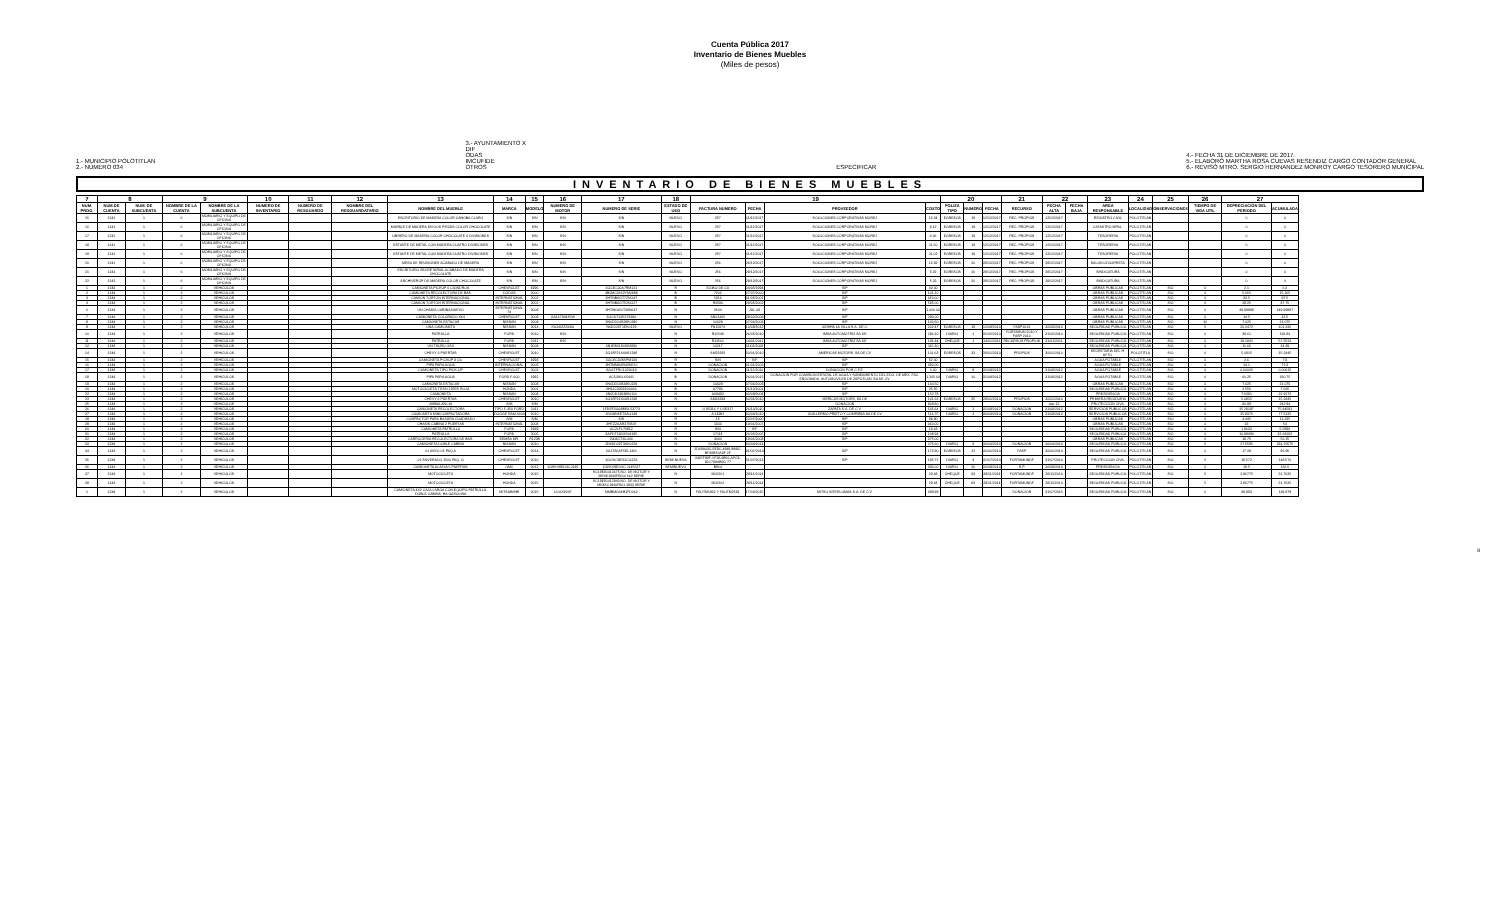Cuenta Pública 2017
Inventario de Bienes Muebles
(Miles de pesos)
1.- MUNICIPIO POLOTITLAN
2.- NÚMERO 034
3.- AYUNTAMIENTO X
DIF
ODAS
IMCUFIDE
OTROS
ESPECIFICAR
4.- FECHA 31 DE DICIEMBRE DE 2017.
5.- ELABORÓ MARTHA ROSA CUEVAS RESENDIZ CARGO CONTADOR GENERAL
6.- REVISÓ MTRO. SERGIO HERNANDEZ MONROY CARGO TESORERO MUNICIPAL
INVENTARIO DE BIENES MUEBLES
| 7 | 8 | | 9 | | 10 | 11 | 12 | 13 | 14 | 15 | 16 | 17 | 18 | 19 | | | | 20 | | | 21 | 22 | | 23 | 24 | 25 | 26 | 27 | |
| --- | --- | --- | --- | --- | --- | --- | --- | --- | --- | --- | --- | --- | --- | --- | --- | --- | --- | --- | --- | --- | --- | --- | --- | --- | --- | --- | --- | --- | --- |
| NUM. PROG. | NUM.DE CUENTA | NUM. DE SUBCUENTA | NOMBRE DE LA CUENTA | NOMBRE DE LA SUBCUENTA | NUMERO DE INVENTARIO | NUMERO DE RESGUARDO | NOMBRE DEL RESGUARDATARIO | NOMBRE DEL MUEBLE | MARCA | MODELO | NUMERO DE MOTOR | NUMERO DE SERIE | ESTADO DE USO | FACTURA NUMERO | FECHA | PROVEEDOR | COSTO | POLIZA TIPO | NUMERO | FECHA | RECURSO | FECHA ALTA | FECHA BAJA | AREA RESPONSABLE | LOCALIDAD | OBSERVACIONES | TIEMPO DE VIDA UTIL | DEPRECIACIÓN DEL PERIODO | ACUMULADA |
| 15 | 1241 | 1 | 6 | MOBILIARIO Y EQUIPO DE OFICINA | | | | ESCRITORIO DE MADERA COLOR CAHOBA CLARO | S/N | S/N | S/N | S/N | NUEVO | 257 | 11/12/2017 | SOLUCIONES CORPORATIVAS MOREJ | 13.34 | EGRESOS | 19 | 12/12/2017 | REC. PROPIOS | 12/12/2017 | | REGISTRO CIVIL | POLOTITLAN | | | 0 | 0 |
| 16 | 1241 | 1 | 6 | MOBILIARIO Y EQUIPO DE OFICINA | | | | MUEBLE DE MADERA EN DOS PIEZAS COLOR CHOCOLATE | S/N | S/N | S/N | S/N | NUEVO | 257 | 11/12/2017 | SOLUCIONES CORPORATIVAS MOREJ | 8.12 | EGRESOS | 19 | 12/12/2017 | REC. PROPIOS | 12/12/2017 | | CATASTRO MPAL. | POLOTITLAN | | | 0 | 0 |
| 17 | 1241 | 1 | 6 | MOBILIARIO Y EQUIPO DE OFICINA | | | | LIBRERO DE MADERA COLOR CHOCOLATE 4 DIVISIONES | S/N | S/N | S/N | S/N | NUEVO | 257 | 11/12/2017 | SOLUCIONES CORPORATIVAS MOREJ | 4.06 | EGRESOS | 19 | 12/12/2017 | REC. PROPIOS | 12/12/2017 | | TESORERIA | POLOTITLAN | | | 0 | 0 |
| 18 | 1241 | 1 | 6 | MOBILIARIO Y EQUIPO DE OFICINA | | | | ESTANTE DE METAL CON MADERA CUATRO DIVISIONES | S/N | S/N | S/N | S/N | NUEVO | 257 | 11/12/2017 | SOLUCIONES CORPORATIVAS MOREJ | 11.60 | EGRESOS | 19 | 12/12/2017 | REC. PROPIOS | 12/12/2017 | | TESORERIA | POLOTITLAN | | | 0 | 0 |
| 19 | 1241 | 1 | 6 | MOBILIARIO Y EQUIPO DE OFICINA | | | | ESTANTE DE METAL CON MADERA CUATRO DIVISIONES | S/N | S/N | S/N | S/N | NUEVO | 257 | 11/12/2017 | SOLUCIONES CORPORATIVAS MOREJ | 11.02 | EGRESOS | 19 | 12/12/2017 | REC. PROPIOS | 12/12/2017 | | TESORERIA | POLOTITLAN | | | 0 | 0 |
| 20 | 1241 | 1 | 6 | MOBILIARIO Y EQUIPO DE OFICINA | | | | MESA DE REUNIONES ACABADO DE MADERA | S/N | S/N | S/N | S/N | NUEVO | 256 | 28/12/2017 | SOLUCIONES CORPORATIVAS MOREJ | 13.92 | EGRESOS | 20 | 28/12/2017 | REC. PROPIOS | 28/12/2017 | | SALON LEGORRETA | POLOTITLAN | | | 0 | 0 |
| 21 | 1241 | 1 | 6 | MOBILIARIO Y EQUIPO DE OFICINA | | | | ESCRITORIO SECRETARIAL ACABADO DE MADERA CHOCOLATE | S/N | S/N | S/N | S/N | NUEVO | 256 | 28/12/2017 | SOLUCIONES CORPORATIVAS MOREJ | 5.22 | EGRESOS | 20 | 28/12/2017 | REC. PROPIOS | 28/12/2017 | | SINDICATURA | POLOTITLAN | | | 0 | 0 |
| 22 | 1241 | 1 | 6 | MOBILIARIO Y EQUIPO DE OFICINA | | | | ARCHIVEROP DE MADERA COLOR CHOCOLATE | S/N | S/N | S/N | S/N | NUEVO | 256 | 28/12/2017 | SOLUCIONES CORPORATIVAS MOREJ | 5.22 | EGRESOS | 20 | 28/12/2017 | REC. PROPIOS | 28/12/2017 | | SINDICATURA | POLOTITLAN | | | 0 | 0 |
| 1 | 1244 | 1 | 2 | VEHICULOS | | | | CAMIONETA PICKUP 6 CILINDROS | CHEVROLET | 1995 | | 3GCEC20A7RM121 | R | ECIBO DE CA | 04/05/1994 | S/P | 42.00 | | | | | | | OBRAS PUBLICAS | POLOTITLAN | S/O | 0 | 2.1 | 6.3 |
| 2 | 1244 | 1 | 2 | VEHICULOS | | | | CAMIONETA RECOLECTORA DE BAS. | DODGE | 2000 | | 3B6MC3652YM2888 | B | 7202 | 27/07/2000 | S/P | 101.10 | | | | | | | OBRAS PUBLICAS | POLOTITLAN | S/O | 0 | 5.055 | 15.165 |
| 3 | 1244 | 1 | 2 | VEHICULOS | | | | CAMION TORTON INTERNACIONAL | INTERNATIONAL | 2002 | | 3HTNBADT72NO47 | B | 1316 | 31/05/2001 | S/P | 650.00 | | | | | | | OBRAS PUBLICAS | POLOTITLAN | S/O | 0 | 32.5 | 97.5 |
| 4 | 1244 | 1 | 2 | VEHICULOS | | | | CAMION TORTON INTERNACIONAL | INTERNATIONAL | 2002 | | 3HTNBADT52NO27 | B | R0590 | 29/05/2002 | S/P | 585.00 | | | | | | | OBRAS PUBLICAS | POLOTITLAN | S/O | 0 | 29.25 | 87.75 |
| 6 | 1244 | 1 | 2 | VEHICULOS | | | | UN CHASIS CABINA NUEVO | INTERNATIONAL 74 | 2008 | | 3HTWGADT38N647 | N | 3534 | JUL-08 | S/P | 1,000.00 | | | | | | | OBRAS PUBLICAS | POLOTITLAN | S/O | 0 | 49.99999 | 149.99997 |
| 7 | 1244 | 1 | 2 | VEHICULOS | | | | CAMIONETA COLORADO 4X4 | CHEVROLET | 2008 | GA16794435W | 3GCDT13E278180 | N | AN02405 | 28/02/2008 | S/P | 290.00 | | | | | | | OBRAS PUBLICAS | POLOTITLAN | S/O | 0 | 14.5 | 43.5 |
| 8 | 1244 | 1 | 2 | VEHICULOS | | | | CAMIONETA ESTACAS | NISSAN | 2008 | | 3N6DD14S28K0296 | N | 10428 | 07/06/2008 | S/P | 140.50 | | | | | | | OBRAS PUBLICAS | POLOTITLAN | S/O | 10 | 7.025 | 21.075 |
| 9 | 1244 | 1 | 2 | VEHICULOS | | | | UNA CAMIONETA | NISSAN | 2014 | KA24655568A | N6DD23T1EK0129 | NUEVO | FN11974 | 10/09/2012 | GEISHA LA VILLA S.A. DE C. | 202.47 | EGRESOS | 19 | 12/09/2013 | FASP2013 | 30/09/2013 | | SEGURIDAD PUBLICA | POLOTITLAN | S/O | 5 | 20.2472 | 101.236 |
| 10 | 1244 | 1 | 2 | VEHICULOS | | | | PATRULLA | FORD | 2010 | S/N | | N | R11548 | 26/05/2010 | IMSA AUTOMOTRIZ SA DE | 286.10 | DIARIO | 1 | 31/05/2010 | FORTAMUN 2010 Y FASP 2010 | 31/05/2010 | | SEGURIDAD PUBLICA | POLOTITLAN | S/O | 0 | 39.61 | 118.83 |
| 11 | 1244 | 1 | 2 | VEHICULOS | | | | PATRULLA | FORD | 2011 | S/N | | N | R12561 | 14/01/2011 | IMSA AUTOMOTRIZ SA DE | 191.84 | CHEQUE | 1 | 14/01/2011 | RECURSOS PROPIOS | 31/01/2011 | | SEGURIDAD PUBLICA | POLOTITLAN | S/O | 0 | 19.1841 | 57.5523 |
| 12 | 1244 | 1 | 2 | VEHICULOS | | | | UN TSURU GSII | NISSAN | 2008 | | 3N1EB31S08K3880 | N | 10217 | 11/03/2008 | S/P | 116.30 | | | | | | | SEGURIDAD PUBLICA | POLOTITLAN | S/O | 0 | 11.63 | 34.89 |
| 14 | 1244 | 1 | 2 | VEHICULOS | | | | CHEVY 3 PUERTAS | CHEVROLET | 2010 | | 3G1SF21X4AS1248 | N | AM23382 | 30/01/2010 | AMERICAS MOTORS, SA DE CV | 101.63 | EGRESOS | 33 | 28/01/2010 | PROPIOS | 30/01/2010 | | SECRETARIA DEL H. AYTO. | POLOTITLA | S/O | 0 | 5.0815 | 15.2445 |
| 15 | 1244 | 1 | 2 | VEHICULOS | | | | CAMIONETA PICKUP 8 CIL | CHEVROLET | 1993 | | 3GCEC30K5PM134 | R | S/N | S/F | S/P | 52.00 | | | | | | | AGUA POTABLE | POLOTITLAN | S/O | 0 | 2.6 | 7.8 |
| 16 | 1244 | 1 | 2 | VEHICULOS | | | | PIPA PARA AGUA | INTERNACIONAL | 2003 | | 3HTMMAAR43N570 | B | DONACION | 31/01/2003 | S/P | 482.00 | | | | | | | AGUA POTABLE | POLOTITLAN | S/O | 0 | 24.1 | 72.3 |
| 17 | 1244 | 1 | 2 | VEHICULOS | | | | CAMIONETA TIPO PICK-UP | CHEVROLET | 2002 | | 8GGTFRC132A113 | B | DONACION | 11/12/2010 | DONACION POR C.F.E. | 0.00 | DIARIO | 9 | 31/08/2012 | | 31/08/2012 | | AGUA POTABLE | POLOTITLAN | S/O | 0 | 0.00005 | 0.00015 |
| 18 | 1244 | 1 | 2 | VEHICULOS | | | | PIPA PARA AGUA | FORD F-600 | 1982 | | AC5JMU-65441 | B | DONACION | 26/01/2012 | DONACION POR COMISION ESTATAL DE AGUA Y SANEAMIENTO DEL EDO. DE MEX. FAC. ENDOSADA, AUTOMOVILES DE ZAPOTLAN, SA DE CV. | 1,205.00 | DIARIO | 10 | 31/08/2012 | | 31/08/2012 | | AGUA POTABLE | POLOTITLAN | S/O | 0 | 60.25 | 180.75 |
| 19 | 1244 | 1 | 2 | VEHICULOS | | | | CAMIONETA ESTACAS | NISSAN | 2008 | | 3N6DD14S28K0229 | N | 10429 | 07/06/2008 | S/P | 140.50 | | | | | | | OBRAS PUBLICAS | POLOTITLAN | S/O | 0 | 7.025 | 21.075 |
| 20 | 1244 | 1 | 2 | VEHICULOS | | | | MOTOCICLETA TITAN 125ES ROJA | HONDA | 2001 | | 3H1JC30591D0000 | B | A7796 | 26/12/2001 | S/P | 25.55 | | | | | | | SEGURIDAD PUBLICA | POLOTITLAN | S/O | 0 | 2.555 | 7.665 |
| 22 | 1244 | 1 | 2 | VEHICULOS | | | | CAMIONETA | NISSAN | 2008 | | 3N6DD13848K0116 | N | A09482 | 03/09/2008 | S/P | 152.78 | | | | | | | PRESIDENCIA | POLOTITLAN | S/O | 0 | 7.6391 | 22.9173 |
| 23 | 1244 | 1 | 2 | VEHICULOS | | | | CHEVY 3 PUERTAS | CHEVROLET | 2010 | | 3G1SF21X0AS1248 | N | AM23383 | 30/01/2010 | MERICAS MOTORS, SA DE | 101.63 | EGRESOS | 35 | 28/01/2010 | PROPIOS | 30/01/2010 | | PRIMERA REGIDURIA | POLOTITLAN | S/O | 0 | 5.0815 | 15.2445 |
| 25 | 1244 | 1 | 2 | VEHICULOS | | | | AMBULANCIA | S/M | S/M | | | | | | DONACION | 809.80 | | | | | sep-12 | | PROTECCION CIVIL | POLOTITLAN | S/O | 0 | 80.98 | 242.94 |
| 26 | 1244 | 1 | 2 | VEHICULOS | | | | CAMIONETA RECOLECTORA | TIPO F-350 FORD | 2011 | | 1FDEF3G68BEA 53773 | N | U 95316 Y U 95317 | 26/10/2010 | ZAPATA S.A. DE C.V. | 505.64 | DIARIO | 1 | 31/08/2012 | DONACION | 31/08/2012 | | SERVICIOS PUBLICOS | POLOTITLAN | S/O | 0 | 25.28197 | 75.84591 |
| 27 | 1244 | 1 | 2 | VEHICULOS | | | | CAMIONETA MINICOMPACTADORA | DOGGE RAM 4000 | 2010 | | 3D6WN5ET3AG149 | N | A 14982 | 30/04/2010 | GUILLERMO PRIETO Y COMPAÑIA SA DE CV | 516.75 | DIARIO | 2 | 30/04/2010 | DONACION | 31/08/2012 | | SERVICIOS PUBLICOS | POLOTITLAN | S/O | 0 | 25.8375 | 77.5125 |
| 28 | 1244 | 1 | 2 | VEHICULOS | | | | COMPACTOR PARA BASURA CUADRADO | S/M | S/M | | S/S | R | 15 | 22/07/2000 | S/P | 88.90 | | | | | | | OBRAS PUBLICAS | POLOTITLAN | S/O | 0 | 4.445 | 13.335 |
| 29 | 1244 | 1 | 2 | VEHICULOS | | | | CHASIS CABINA 2 PUERTAS | INTERNATIONAL | 2008 | | 3HTZZAAR27N547 | R | 1303 | 19/01/2007 | S/P | 360.00 | | | | | | | OBRAS PUBLICAS | POLOTITLAN | S/O | 0 | 18 | 54 |
| 30 | 1244 | 1 | 2 | VEHICULOS | | | | CAMIONETA PATRULLA | FORD | 1989 | | AC2LFL74812 | R | S/N | S/F | S/P | 18.63 | | | | | | | SEGURIDAD PUBLICA | POLOTITLAN | S/O | 0 | 1.8633 | 5.5899 |
| 31 | 1244 | 1 | 2 | VEHICULOS | | | | PATRULLA | FORD | 2005 | | 8AFDT50DX564195 | N | 17114 | 26/05/2005 | S/P | 108.94 | | | | | | | SEGURIDAD PUBLICA | POLOTITLAN | S/O | 0 | 10.89394 | 32.68182 |
| 32 | 1244 | 1 | 2 | VEHICULOS | | | | CARROCERIA RECOLECTORA DE BAS. | SEMSA MR. | R120B | | 2008CT20-006 | N | 3444 | 19/01/2008 | S/P | 375.00 | | | | | | | OBRAS PUBLICAS | POLOTITLAN | S/O | 0 | 18.75 | 56.25 |
| 33 | 1244 | 1 | 2 | VEHICULOS | | | | CAMIONETA DOBLE CABINA | NISSAN | 2010 | | 3N6DD23T3AK0234 | N | DONACION | 30/04/2014 | | 275.60 | DIARIO | 3 | 30/04/2014 | DONACION | 30/04/2014 | | SEGURIDAD PUBLICA | POLOTITLAN | S/O | 5 | 27.5595 | 234.25575 |
| 34 | 1244 | 1 | 2 | VEHICULOS | | | | 01 AVEO LS PAQ A | CHEVROLET | 2014 | | 3G1TA5AF5EL1401 | N | 2D69A03C-5E9C-4849-B88C-BF38B76A9F 2F | 31/06*2014 | S/P | 173.90 | EGRESOS | 22 | 30/06/2014 | FASP | 30/06/2014 | | SEGURIDAD PUBLICA | POLOTITLAN | S/O | 0 | 17.39 | 86.95 |
| 35 | 1244 | 1 | 2 | VEHICULOS | | | | 01 SILVERADO 1500 PAQ. G | CHEVROLET | 2010 | | 3GCNC9EX2CG233 | SEMI-NUEVA | 3487F99F-1F28-4B56-AFC8-82C799AB9D 77 | 31/07/2014 | S/P | 185.72 | DIARIO | 4 | 31/07/2014 | FORTAMUNDF | 31/07/2014 | | PROTECCION CIVIL | POLOTITLAN | S/O | 5 | 18.572 | 148.576 |
| 36 | 1244 | 1 | 2 | VEHICULOS | | | | CAMIONETA ACADIA 5 PUERTAS | GMC | 2012 | 1GKKV9EDXCJ145 | 1GKKV9EDXC J145527 | SEMINUEVO | B864 | | | 390.00 | DIARIO | 20 | 30/09/2014 | R.P. | 30/09/2014 | | PRESIDENCIA | POLOTITLAN | S/O | 0 | 19.5 | 136.5 |
| 37 | 1244 | 1 | 2 | VEHICULOS | | | | MOTOCICLETA | HONDA | 2015 | | KC19E81010675 NO. DE MOTOR Y ME4K1943F8010 662 SERIE | N | M02261 | 28/11/2014 | | 29.68 | CHEQUE | 83 | 28/11/2014 | FORTAMUNDF | 28/11/2014 | | SEGURIDAD PUBLICA | POLOTITLAN | S/O | 5 | 2.96775 | 21.7635 |
| 38 | 1244 | 1 | 2 | VEHICULOS | | | | MOTOCICLETA | HONDA | 2015 | | KC19E81012943 NO. DE MOTOR Y ME4KC1940F801 2933 SERIE | N | M02262 | 28/11/2014 | | 29.68 | CHEQUE | 83 | 28/11/2014 | FORTAMUNDF | 28/11/2014 | | SEGURIDAD PUBLICA | POLOTITLAN | S/O | 5 | 2.96775 | 21.7635 |
| 1 | 1244 | 1 | 2 | VEHICULOS | | | | CAMIONETA 4X2 CAJA LARGA CON EQUIPO PATRULLA, DOBLE CABINA, HA GASOLINA | MITSUBISHI | 2015 | UCAX8247 | MMBMG46H1FD062 | N | FAUTM1932 Y FAUTM2591 | 17/03/2015 | MITSU INTERLOMAS S.A. DE C.V. | 399.93 | | | | DONACION | 31/07/2015 | | SEGURIDAD PUBLICA | POLOTITLAN | S/O | 0 | 39.993 | 119.979 |
8